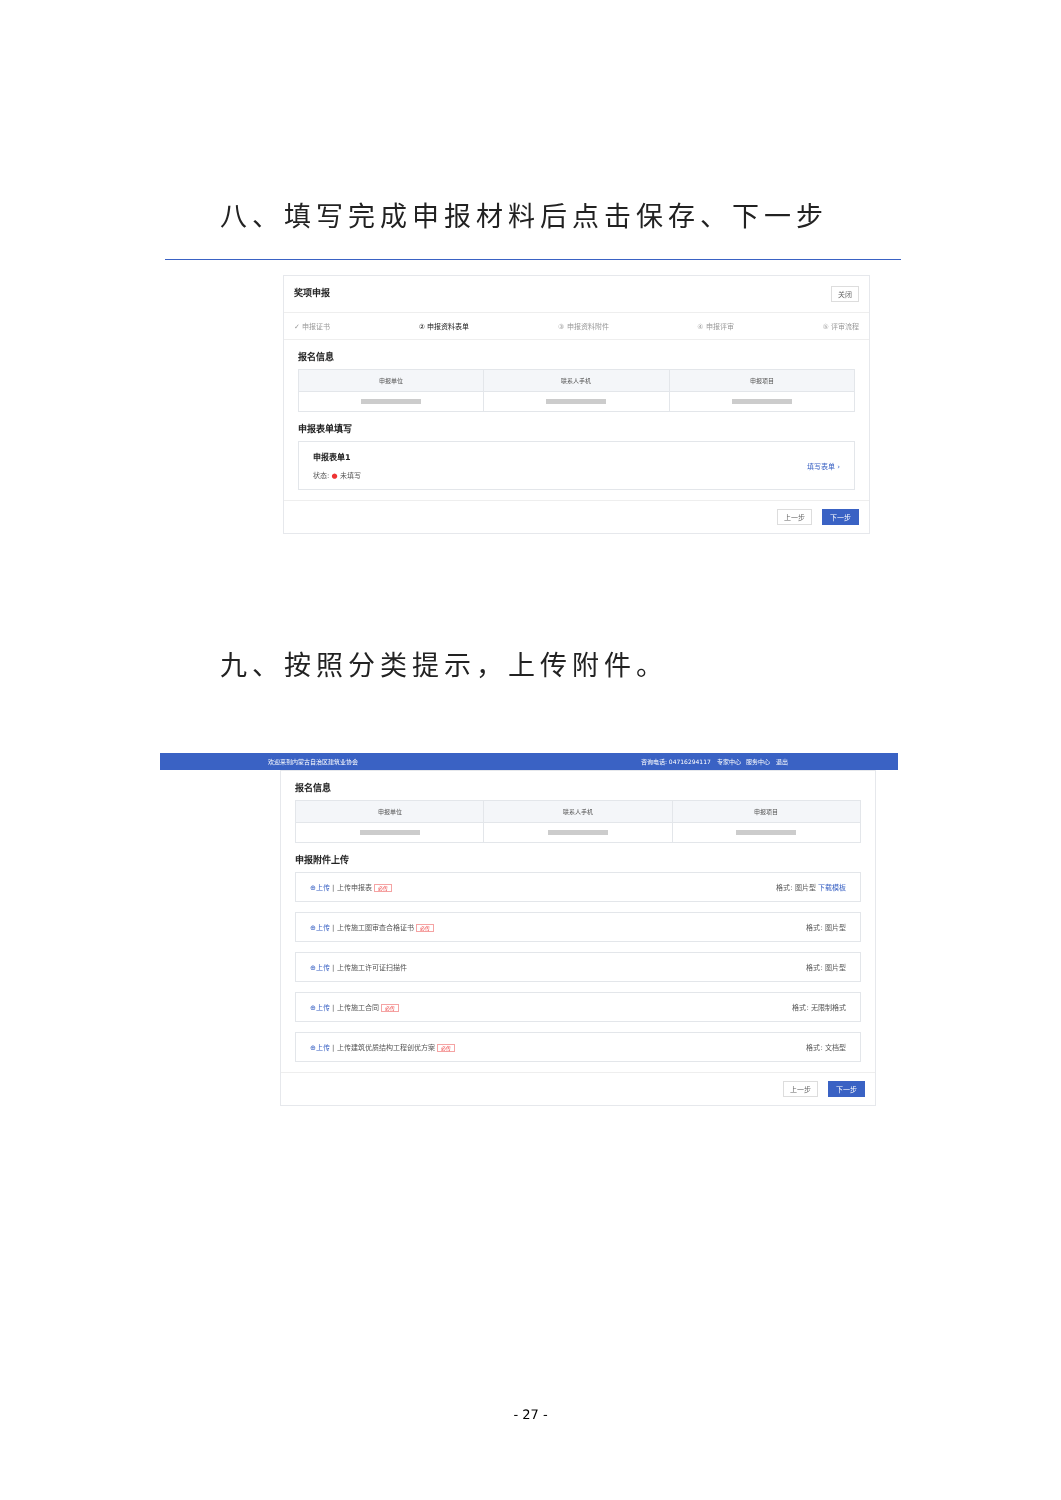八、填写完成申报材料后点击保存、下一步
奖项申报 关闭
✓ 申报证书 ② 申报资料表单 ③ 申报资料附件 ④ 申报评审 ⑤ 评审流程
报名信息
| 申报单位 | 联系人手机 | 申报项目 |
| --- | --- | --- |
申报表单填写
申报表单1
状态: ● 未填写
填写表单 ›
上一步 下一步
九、按照分类提示，上传附件。
欢迎来到内蒙古自治区建筑业协会 咨询电话: 04716294117 专家中心 服务中心 退出
报名信息
| 申报单位 | 联系人手机 | 申报项目 |
| --- | --- | --- |
申报附件上传
⊕上传 | 上传申报表 必传 格式: 图片型 下载模板
⊕上传 | 上传施工图审查合格证书 必传 格式: 图片型
⊕上传 | 上传施工许可证扫描件 格式: 图片型
⊕上传 | 上传施工合同 必传 格式: 无限制格式
⊕上传 | 上传建筑优质结构工程创优方案 必传 格式: 文档型
上一步 下一步
- 27 -